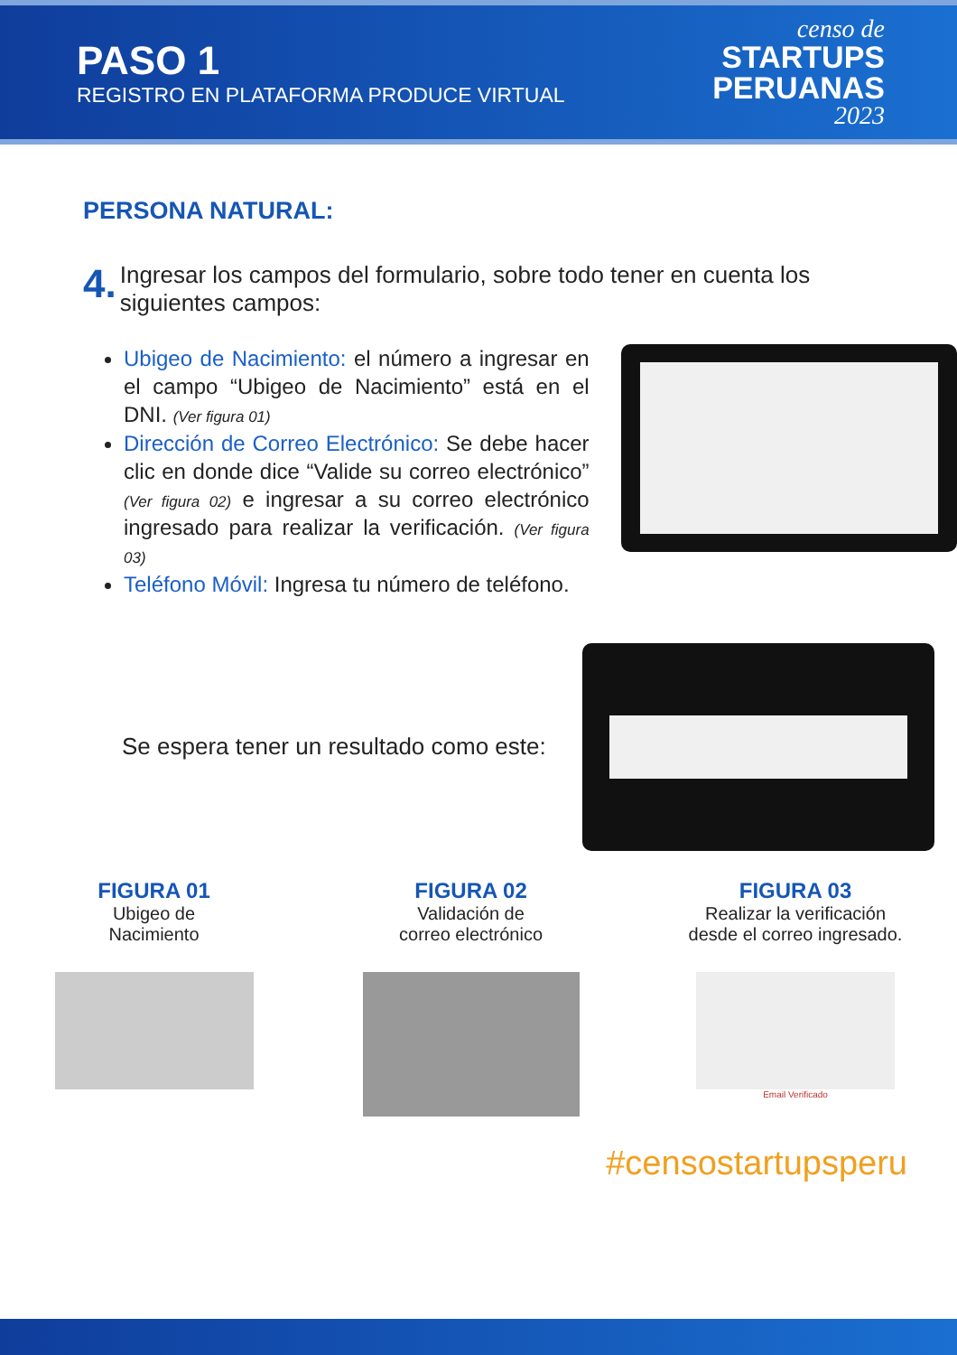PASO 1
REGISTRO EN PLATAFORMA PRODUCE VIRTUAL
censo de
STARTUPS
PERUANAS
2023
PERSONA NATURAL:
4. Ingresar los campos del formulario, sobre todo tener en cuenta los siguientes campos:
Ubigeo de Nacimiento: el número a ingresar en el campo “Ubigeo de Nacimiento” está en el DNI. (Ver figura 01)
Dirección de Correo Electrónico: Se debe hacer clic en donde dice “Valide su correo electrónico” (Ver figura 02) e ingresar a su correo electrónico ingresado para realizar la verificación. (Ver figura 03)
Teléfono Móvil: Ingresa tu número de teléfono.
Se espera tener un resultado como este:
FIGURA 01
Ubigeo de
Nacimiento
FIGURA 02
Validación de
correo electrónico
FIGURA 03
Realizar la verificación
desde el correo ingresado.
Email Verificado
#censostartupsperu